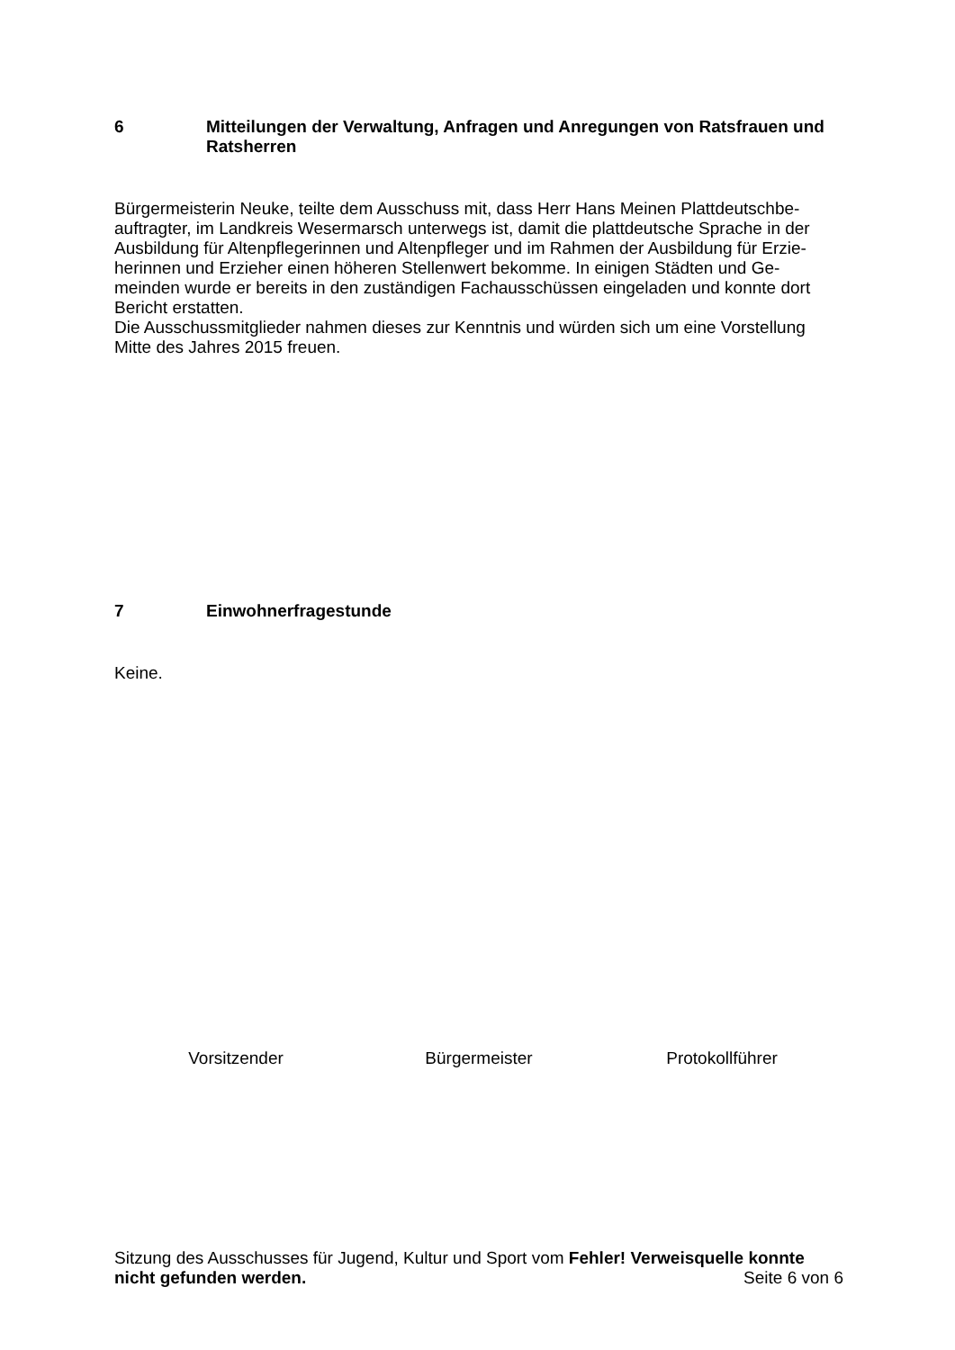6 Mitteilungen der Verwaltung, Anfragen und Anregungen von Ratsfrauen und Ratsherren
Bürgermeisterin Neuke, teilte dem Ausschuss mit, dass Herr Hans Meinen Plattdeutschbe-
auftragter, im Landkreis Wesermarsch unterwegs ist, damit die plattdeutsche Sprache in der
Ausbildung für Altenpflegerinnen und Altenpfleger und im Rahmen der Ausbildung für Erzie-
herinnen und Erzieher einen höheren Stellenwert bekomme. In einigen Städten und Ge-
meinden wurde er bereits in den zuständigen Fachausschüssen eingeladen und konnte dort
Bericht erstatten.
Die Ausschussmitglieder nahmen dieses zur Kenntnis und würden sich um eine Vorstellung
Mitte des Jahres 2015 freuen.
7 Einwohnerfragestunde
Keine.
Vorsitzender Bürgermeister Protokollführer
Sitzung des Ausschusses für Jugend, Kultur und Sport vom Fehler! Verweisquelle konnte nicht gefunden werden. Seite 6 von 6